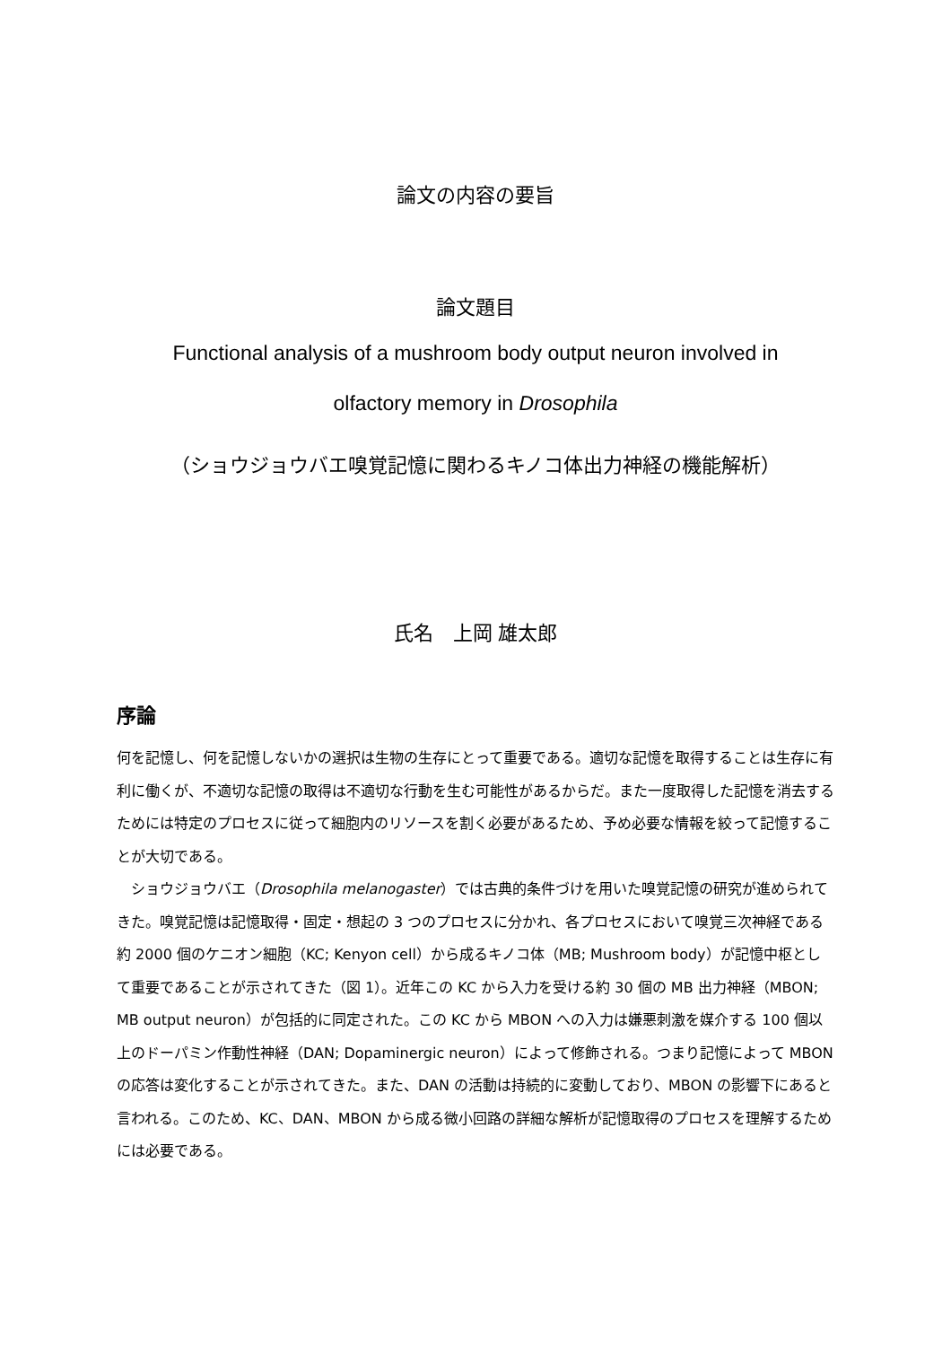論文の内容の要旨
論文題目
Functional analysis of a mushroom body output neuron involved in
olfactory memory in Drosophila
（ショウジョウバエ嗅覚記憶に関わるキノコ体出力神経の機能解析）
氏名　上岡 雄太郎
序論
何を記憶し、何を記憶しないかの選択は生物の生存にとって重要である。適切な記憶を取得することは生存に有利に働くが、不適切な記憶の取得は不適切な行動を生む可能性があるからだ。また一度取得した記憶を消去するためには特定のプロセスに従って細胞内のリソースを割く必要があるため、予め必要な情報を絞って記憶することが大切である。
　ショウジョウバエ（Drosophila melanogaster）では古典的条件づけを用いた嗅覚記憶の研究が進められてきた。嗅覚記憶は記憶取得・固定・想起の 3 つのプロセスに分かれ、各プロセスにおいて嗅覚三次神経である約 2000 個のケニオン細胞（KC; Kenyon cell）から成るキノコ体（MB; Mushroom body）が記憶中枢として重要であることが示されてきた（図 1）。近年この KC から入力を受ける約 30 個の MB 出力神経（MBON; MB output neuron）が包括的に同定された。この KC から MBON への入力は嫌悪刺激を媒介する 100 個以上のドーパミン作動性神経（DAN; Dopaminergic neuron）によって修飾される。つまり記憶によって MBON の応答は変化することが示されてきた。また、DAN の活動は持続的に変動しており、MBON の影響下にあると言われる。このため、KC、DAN、MBON から成る微小回路の詳細な解析が記憶取得のプロセスを理解するためには必要である。